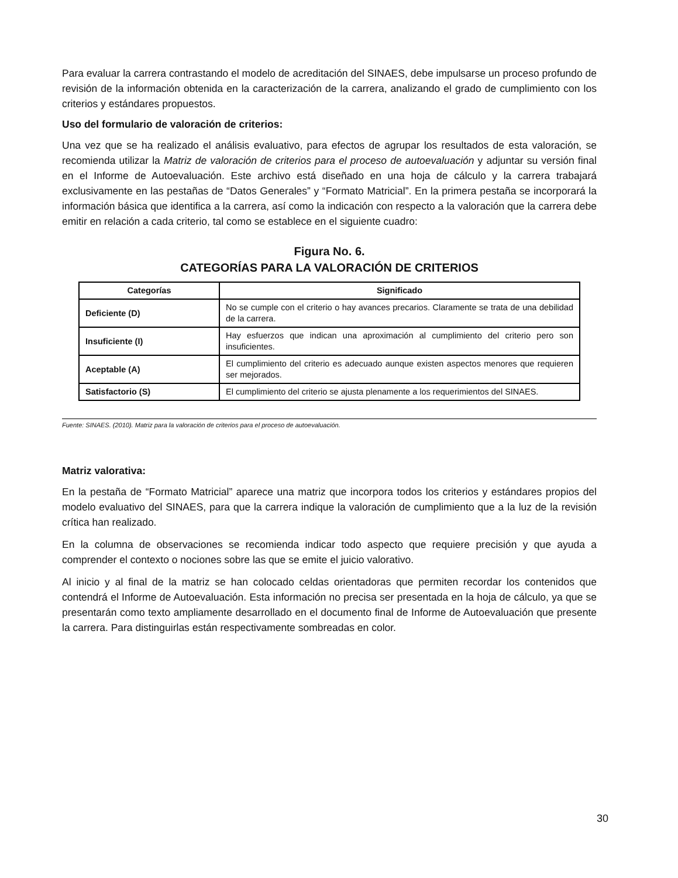Para evaluar la carrera contrastando el modelo de acreditación del SINAES, debe impulsarse un proceso profundo de revisión de la información obtenida en la caracterización de la carrera, analizando el grado de cumplimiento con los criterios y estándares propuestos.
Uso del formulario de valoración de criterios:
Una vez que se ha realizado el análisis evaluativo, para efectos de agrupar los resultados de esta valoración, se recomienda utilizar la Matriz de valoración de criterios para el proceso de autoevaluación y adjuntar su versión final en el Informe de Autoevaluación. Este archivo está diseñado en una hoja de cálculo y la carrera trabajará exclusivamente en las pestañas de “Datos Generales” y “Formato Matricial”. En la primera pestaña se incorporará la información básica que identifica a la carrera, así como la indicación con respecto a la valoración que la carrera debe emitir en relación a cada criterio, tal como se establece en el siguiente cuadro:
Figura No. 6.
CATEGORÍAS PARA LA VALORACIÓN DE CRITERIOS
| Categorías | Significado |
| --- | --- |
| Deficiente (D) | No se cumple con el criterio o hay avances precarios. Claramente se trata de una debilidad de la carrera. |
| Insuficiente (I) | Hay esfuerzos que indican una aproximación al cumplimiento del criterio pero son insuficientes. |
| Aceptable (A) | El cumplimiento del criterio es adecuado aunque existen aspectos menores que requieren ser mejorados. |
| Satisfactorio (S) | El cumplimiento del criterio se ajusta plenamente a los requerimientos del SINAES. |
Fuente: SINAES. (2010). Matriz para la valoración de criterios para el proceso de autoevaluación.
Matriz valorativa:
En la pestaña de “Formato Matricial” aparece una matriz que incorpora todos los criterios y estándares propios del modelo evaluativo del SINAES, para que la carrera indique la valoración de cumplimiento que a la luz de la revisión crítica han realizado.
En la columna de observaciones se recomienda indicar todo aspecto que requiere precisión y que ayuda a comprender el contexto o nociones sobre las que se emite el juicio valorativo.
Al inicio y al final de la matriz se han colocado celdas orientadoras que permiten recordar los contenidos que contendrá el Informe de Autoevaluación. Esta información no precisa ser presentada en la hoja de cálculo, ya que se presentarán como texto ampliamente desarrollado en el documento final de Informe de Autoevaluación que presente la carrera. Para distinguirlas están respectivamente sombreadas en color.
30